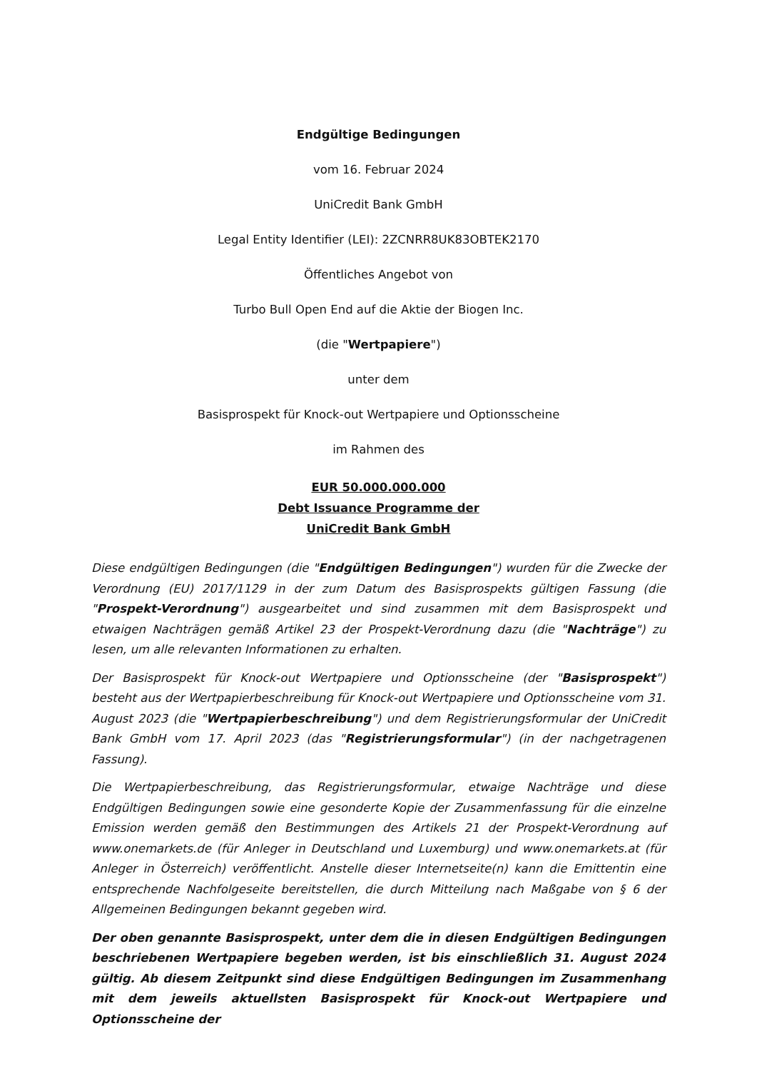Endgültige Bedingungen
vom 16. Februar 2024
UniCredit Bank GmbH
Legal Entity Identifier (LEI): 2ZCNRR8UK83OBTEK2170
Öffentliches Angebot von
Turbo Bull Open End auf die Aktie der Biogen Inc.
(die "Wertpapiere")
unter dem
Basisprospekt für Knock-out Wertpapiere und Optionsscheine
im Rahmen des
EUR 50.000.000.000
Debt Issuance Programme der
UniCredit Bank GmbH
Diese endgültigen Bedingungen (die "Endgültigen Bedingungen") wurden für die Zwecke der Verordnung (EU) 2017/1129 in der zum Datum des Basisprospekts gültigen Fassung (die "Prospekt-Verordnung") ausgearbeitet und sind zusammen mit dem Basisprospekt und etwaigen Nachträgen gemäß Artikel 23 der Prospekt-Verordnung dazu (die "Nachträge") zu lesen, um alle relevanten Informationen zu erhalten.
Der Basisprospekt für Knock-out Wertpapiere und Optionsscheine (der "Basisprospekt") besteht aus der Wertpapierbeschreibung für Knock-out Wertpapiere und Optionsscheine vom 31. August 2023 (die "Wertpapierbeschreibung") und dem Registrierungsformular der UniCredit Bank GmbH vom 17. April 2023 (das "Registrierungsformular") (in der nachgetragenen Fassung).
Die Wertpapierbeschreibung, das Registrierungsformular, etwaige Nachträge und diese Endgültigen Bedingungen sowie eine gesonderte Kopie der Zusammenfassung für die einzelne Emission werden gemäß den Bestimmungen des Artikels 21 der Prospekt-Verordnung auf www.onemarkets.de (für Anleger in Deutschland und Luxemburg) und www.onemarkets.at (für Anleger in Österreich) veröffentlicht. Anstelle dieser Internetseite(n) kann die Emittentin eine entsprechende Nachfolgeseite bereitstellen, die durch Mitteilung nach Maßgabe von § 6 der Allgemeinen Bedingungen bekannt gegeben wird.
Der oben genannte Basisprospekt, unter dem die in diesen Endgültigen Bedingungen beschriebenen Wertpapiere begeben werden, ist bis einschließlich 31. August 2024 gültig. Ab diesem Zeitpunkt sind diese Endgültigen Bedingungen im Zusammenhang mit dem jeweils aktuellsten Basisprospekt für Knock-out Wertpapiere und Optionsscheine der